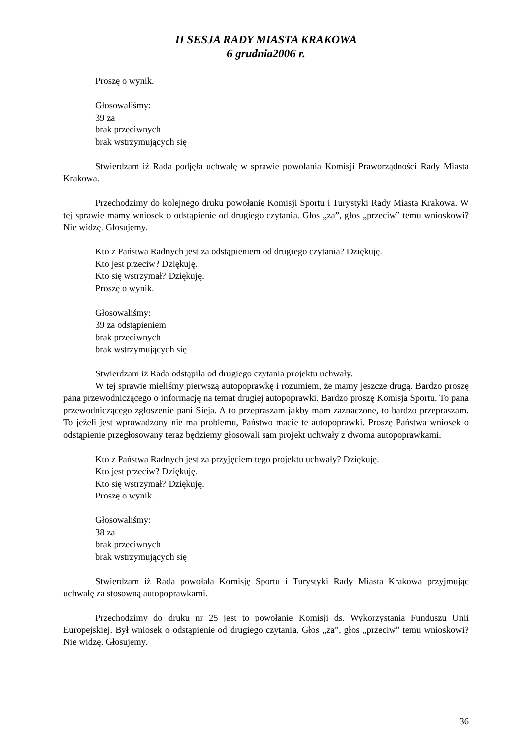II SESJA RADY MIASTA KRAKOWA
6 grudnia2006 r.
Proszę o wynik.
Głosowaliśmy:
39 za
brak przeciwnych
brak wstrzymujących się
Stwierdzam iż Rada podjęła uchwałę w sprawie powołania Komisji Praworządności Rady Miasta Krakowa.
Przechodzimy do kolejnego druku powołanie Komisji Sportu i Turystyki Rady Miasta Krakowa. W tej sprawie mamy wniosek o odstąpienie od drugiego czytania. Głos „za”, głos „przeciw” temu wnioskowi? Nie widzę. Głosujemy.
Kto z Państwa Radnych jest za odstąpieniem od drugiego czytania? Dziękuję.
Kto jest przeciw? Dziękuję.
Kto się wstrzymał? Dziękuję.
Proszę o wynik.
Głosowaliśmy:
39 za odstąpieniem
brak przeciwnych
brak wstrzymujących się
Stwierdzam iż Rada odstąpiła od drugiego czytania projektu uchwały.
W tej sprawie mieliśmy pierwszą autopoprawkę i rozumiem, że mamy jeszcze drugą. Bardzo proszę pana przewodniczącego o informację na temat drugiej autopoprawki. Bardzo proszę Komisja Sportu. To pana przewodniczącego zgłoszenie pani Sieja. A to przepraszam jakby mam zaznaczone, to bardzo przepraszam. To jeżeli jest wprowadzony nie ma problemu, Państwo macie te autopoprawki. Proszę Państwa wniosek o odstąpienie przegłosowany teraz będziemy głosowali sam projekt uchwały z dwoma autopoprawkami.
Kto z Państwa Radnych jest za przyjęciem tego projektu uchwały? Dziękuję.
Kto jest przeciw? Dziękuję.
Kto się wstrzymał? Dziękuję.
Proszę o wynik.
Głosowaliśmy:
38 za
brak przeciwnych
brak wstrzymujących się
Stwierdzam iż Rada powołała Komisję Sportu i Turystyki Rady Miasta Krakowa przyjmując uchwałę za stosowną autopoprawkami.
Przechodzimy do druku nr 25 jest to powołanie Komisji ds. Wykorzystania Funduszu Unii Europejskiej. Był wniosek o odstąpienie od drugiego czytania. Głos „za”, głos „przeciw” temu wnioskowi? Nie widzę. Głosujemy.
36